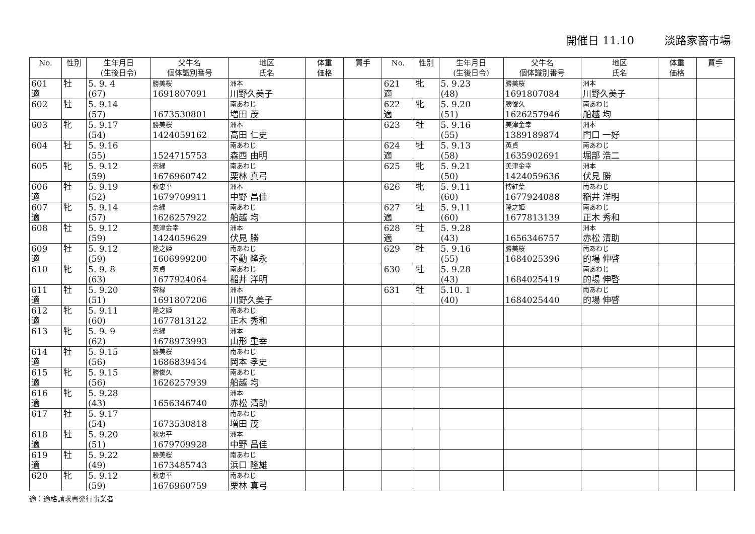開催日 11.10 淡路家畜市場
| No. | 性別 | 生年月日 (生後日令) | 父牛名 個体識別番号 | 地区 氏名 | 体重 価格 | 買手 | No. | 性別 | 生年月日 (生後日令) | 父牛名 個体識別番号 | 地区 氏名 | 体重 価格 | 買手 |
| --- | --- | --- | --- | --- | --- | --- | --- | --- | --- | --- | --- | --- | --- |
| 601 適 | 牡 | 5. 9. 4 (67) | 勝美桜 1691807091 | 洲本 川野久美子 | | | 621 適 | 牝 | 5. 9.23 (48) | 勝美桜 1691807084 | 洲本 川野久美子 | | |
| 602 | 牡 | 5. 9.14 (57) | 1673530801 | 南あわじ 増田 茂 | | | 622 適 | 牝 | 5. 9.20 (51) | 勝俊久 1626257946 | 南あわじ 船越 均 | | |
| 603 | 牝 | 5. 9.17 (54) | 勝美桜 1424059162 | 洲本 高田 仁史 | | | 623 | 牡 | 5. 9.16 (55) | 美津金幸 1389189874 | 洲本 門口 一好 | | |
| 604 | 牡 | 5. 9.16 (55) | 1524715753 | 南あわじ 森西 由明 | | | 624 適 | 牡 | 5. 9.13 (58) | 英貞 1635902691 | 南あわじ 堀部 浩二 | | |
| 605 | 牝 | 5. 9.12 (59) | 奈緑 1676960742 | 南あわじ 栗林 真弓 | | | 625 | 牝 | 5. 9.21 (50) | 美津金幸 1424059636 | 洲本 伏見 勝 | | |
| 606 適 | 牡 | 5. 9.19 (52) | 秋忠平 1679709911 | 洲本 中野 昌佳 | | | 626 | 牝 | 5. 9.11 (60) | 博紅葉 1677924088 | 南あわじ 稲井 洋明 | | |
| 607 適 | 牝 | 5. 9.14 (57) | 奈緑 1626257922 | 南あわじ 船越 均 | | | 627 適 | 牡 | 5. 9.11 (60) | 隆之姫 1677813139 | 南あわじ 正木 秀和 | | |
| 608 | 牡 | 5. 9.12 (59) | 美津金幸 1424059629 | 洲本 伏見 勝 | | | 628 適 | 牡 | 5. 9.28 (43) | 1656346757 | 洲本 赤松 清助 | | |
| 609 適 | 牡 | 5. 9.12 (59) | 隆之姫 1606999200 | 南あわじ 不動 隆永 | | | 629 | 牡 | 5. 9.16 (55) | 勝美桜 1684025396 | 南あわじ 的場 伸啓 | | |
| 610 | 牝 | 5. 9. 8 (63) | 英貞 1677924064 | 南あわじ 稲井 洋明 | | | 630 | 牡 | 5. 9.28 (43) | 1684025419 | 南あわじ 的場 伸啓 | | |
| 611 適 | 牡 | 5. 9.20 (51) | 奈緑 1691807206 | 洲本 川野久美子 | | | 631 | 牡 | 5.10. 1 (40) | 1684025440 | 南あわじ 的場 伸啓 | | |
| 612 適 | 牝 | 5. 9.11 (60) | 隆之姫 1677813122 | 南あわじ 正木 秀和 | | | | | | | | | |
| 613 | 牝 | 5. 9. 9 (62) | 奈緑 1678973993 | 洲本 山形 重幸 | | | | | | | | | |
| 614 適 | 牡 | 5. 9.15 (56) | 勝美桜 1686839434 | 南あわじ 岡本 孝史 | | | | | | | | | |
| 615 適 | 牝 | 5. 9.15 (56) | 勝俊久 1626257939 | 南あわじ 船越 均 | | | | | | | | | |
| 616 適 | 牝 | 5. 9.28 (43) | 1656346740 | 洲本 赤松 清助 | | | | | | | | | |
| 617 | 牡 | 5. 9.17 (54) | 1673530818 | 南あわじ 増田 茂 | | | | | | | | | |
| 618 適 | 牡 | 5. 9.20 (51) | 秋忠平 1679709928 | 洲本 中野 昌佳 | | | | | | | | | |
| 619 適 | 牡 | 5. 9.22 (49) | 勝美桜 1673485743 | 南あわじ 浜口 隆雄 | | | | | | | | | |
| 620 | 牝 | 5. 9.12 (59) | 秋忠平 1676960759 | 南あわじ 栗林 真弓 | | | | | | | | | |
適：適格請求書発行事業者